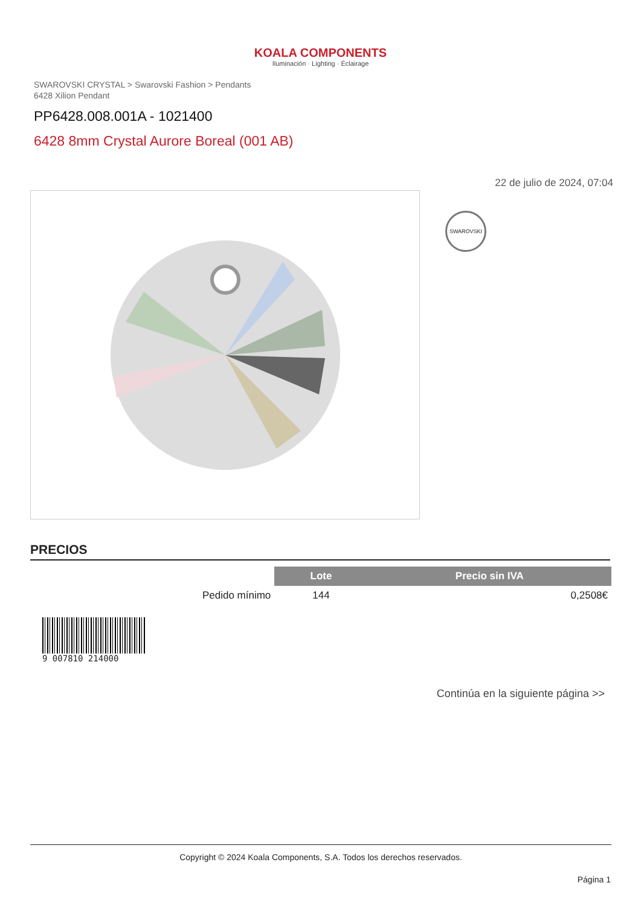KOALA COMPONENTS
Iluminación · Lighting · Éclairage
SWAROVSKI CRYSTAL > Swarovski Fashion > Pendants
6428 Xilion Pendant
PP6428.008.001A - 1021400
6428 8mm Crystal Aurore Boreal (001 AB)
22 de julio de 2024, 07:04
SWAROVSKI
PRECIOS
| | Lote | Precio sin IVA |
| --- | --- | --- |
| Pedido mínimo | 144 | 0,2508€ |
9 007810 214000
Continúa en la siguiente página >>
Copyright © 2024 Koala Components, S.A. Todos los derechos reservados.
Página 1